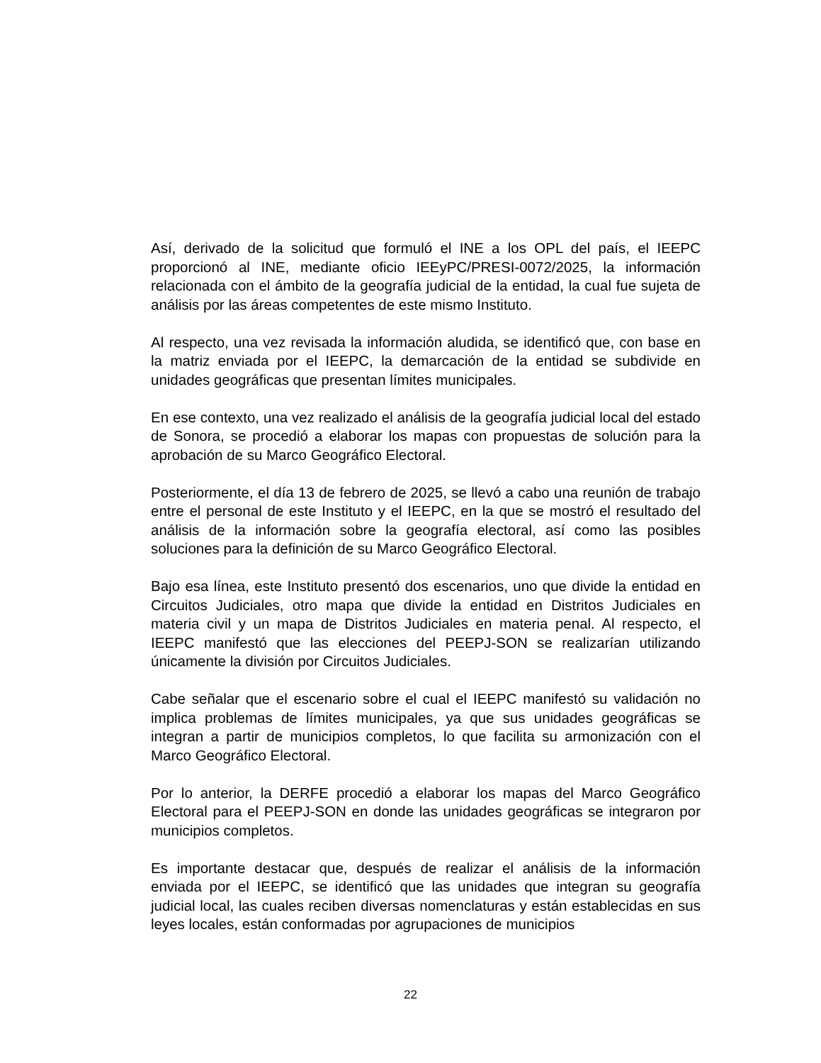Así, derivado de la solicitud que formuló el INE a los OPL del país, el IEEPC proporcionó al INE, mediante oficio IEEyPC/PRESI-0072/2025, la información relacionada con el ámbito de la geografía judicial de la entidad, la cual fue sujeta de análisis por las áreas competentes de este mismo Instituto.
Al respecto, una vez revisada la información aludida, se identificó que, con base en la matriz enviada por el IEEPC, la demarcación de la entidad se subdivide en unidades geográficas que presentan límites municipales.
En ese contexto, una vez realizado el análisis de la geografía judicial local del estado de Sonora, se procedió a elaborar los mapas con propuestas de solución para la aprobación de su Marco Geográfico Electoral.
Posteriormente, el día 13 de febrero de 2025, se llevó a cabo una reunión de trabajo entre el personal de este Instituto y el IEEPC, en la que se mostró el resultado del análisis de la información sobre la geografía electoral, así como las posibles soluciones para la definición de su Marco Geográfico Electoral.
Bajo esa línea, este Instituto presentó dos escenarios, uno que divide la entidad en Circuitos Judiciales, otro mapa que divide la entidad en Distritos Judiciales en materia civil y un mapa de Distritos Judiciales en materia penal. Al respecto, el IEEPC manifestó que las elecciones del PEEPJ-SON se realizarían utilizando únicamente la división por Circuitos Judiciales.
Cabe señalar que el escenario sobre el cual el IEEPC manifestó su validación no implica problemas de límites municipales, ya que sus unidades geográficas se integran a partir de municipios completos, lo que facilita su armonización con el Marco Geográfico Electoral.
Por lo anterior, la DERFE procedió a elaborar los mapas del Marco Geográfico Electoral para el PEEPJ-SON en donde las unidades geográficas se integraron por municipios completos.
Es importante destacar que, después de realizar el análisis de la información enviada por el IEEPC, se identificó que las unidades que integran su geografía judicial local, las cuales reciben diversas nomenclaturas y están establecidas en sus leyes locales, están conformadas por agrupaciones de municipios
22